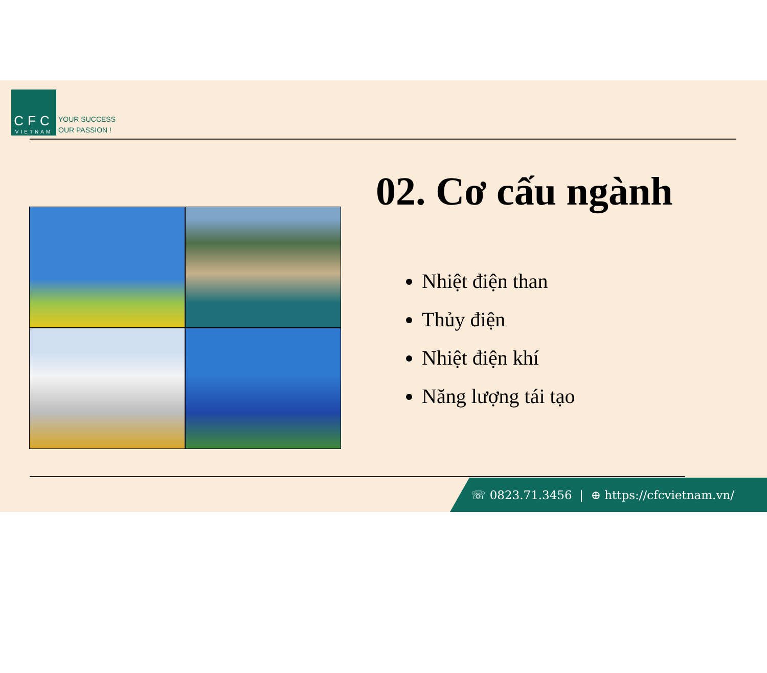CFC
VIETNAM
YOUR SUCCESS
OUR PASSION !
02. Cơ cấu ngành
Nhiệt điện than
Thủy điện
Nhiệt điện khí
Năng lượng tái tạo
☏ 0823.71.3456 | ⊕ https://cfcvietnam.vn/